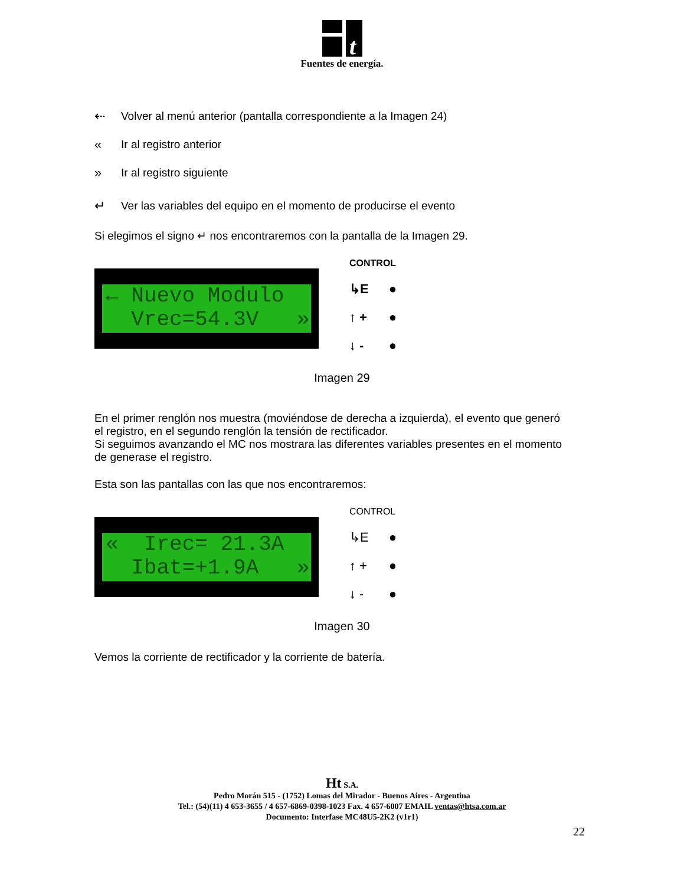t
Fuentes de energía.
⇠ Volver al menú anterior (pantalla correspondiente a la Imagen 24)
« Ir al registro anterior
» Ir al registro siguiente
↵ Ver las variables del equipo en el momento de producirse el evento
Si elegimos el signo ↵ nos encontraremos con la pantalla de la Imagen 29.
← Nuevo Modulo Vrec=54.3V »
CONTROL
↳E ●
↑ + ●
↓ - ●
Imagen 29
En el primer renglón nos muestra (moviéndose de derecha a izquierda), el evento que generó el registro, en el segundo renglón la tensión de rectificador.
Si seguimos avanzando el MC nos mostrara las diferentes variables presentes en el momento de generase el registro.
Esta son las pantallas con las que nos encontraremos:
« Irec= 21.3A Ibat=+1.9A »
CONTROL
↳E ●
↑ + ●
↓ - ●
Imagen 30
Vemos la corriente de rectificador y la corriente de batería.
Ht S.A.
Pedro Morán 515 - (1752) Lomas del Mirador - Buenos Aires - Argentina
Tel.: (54)(11) 4 653-3655 / 4 657-6869-0398-1023 Fax. 4 657-6007 EMAIL ventas@htsa.com.ar
Documento: Interfase MC48U5-2K2 (v1r1)
22